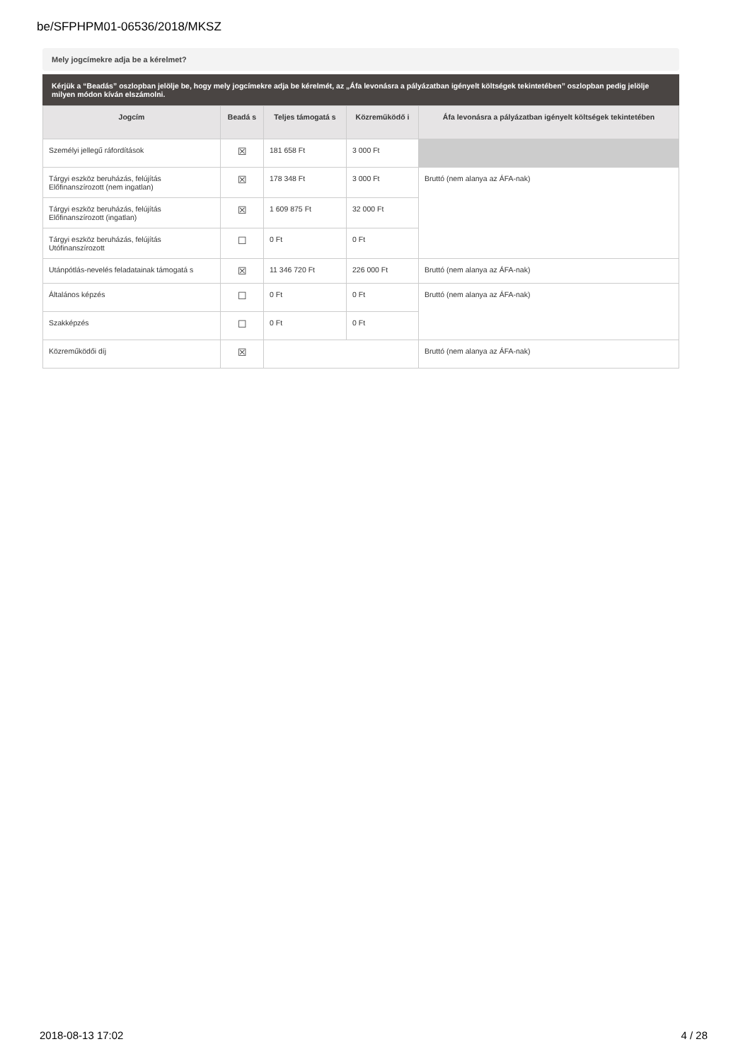be/SFPHPM01-06536/2018/MKSZ
Mely jogcímekre adja be a kérelmet?
Kérjük a “Beadás” oszlopban jelölje be, hogy mely jogcímekre adja be kérelmét, az „Áfa levonásra a pályázatban igényelt költségek tekintetében” oszlopban pedig jelölje milyen módon kíván elszámolni.
| Jogcím | Beadá s | Teljes támogatá s | Közreműködő i | Áfa levonásra a pályázatban igényelt költségek tekintetében |
| --- | --- | --- | --- | --- |
| Személyi jellegű ráfordítások | ☒ | 181 658 Ft | 3 000 Ft | |
| Tárgyi eszköz beruházás, felújítás Előfinanszírozott (nem ingatlan) | ☒ | 178 348 Ft | 3 000 Ft | Bruttó (nem alanya az ÁFA-nak) |
| Tárgyi eszköz beruházás, felújítás Előfinanszírozott (ingatlan) | ☒ | 1 609 875 Ft | 32 000 Ft | |
| Tárgyi eszköz beruházás, felújítás Utófinanszírozott | ☐ | 0 Ft | 0 Ft | |
| Utánpótlás-nevelés feladatainak támogatá s | ☒ | 11 346 720 Ft | 226 000 Ft | Bruttó (nem alanya az ÁFA-nak) |
| Általános képzés | ☐ | 0 Ft | 0 Ft | Bruttó (nem alanya az ÁFA-nak) |
| Szakképzés | ☐ | 0 Ft | 0 Ft | |
| Közreműködői díj | ☒ | | | Bruttó (nem alanya az ÁFA-nak) |
2018-08-13 17:02 4 / 28